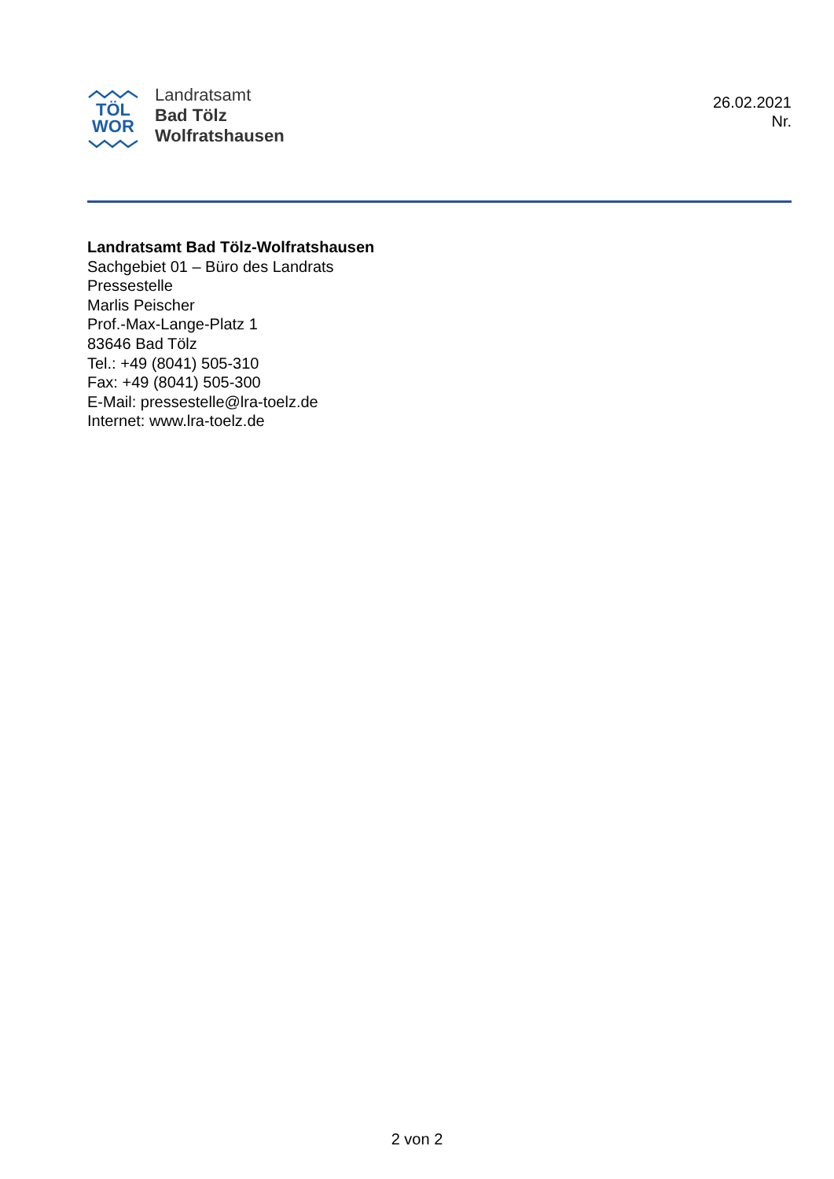TÖL
WOR
Landratsamt
Bad Tölz
Wolfratshausen
26.02.2021
Nr.
Landratsamt Bad Tölz-Wolfratshausen
Sachgebiet 01 – Büro des Landrats
Pressestelle
Marlis Peischer
Prof.-Max-Lange-Platz 1
83646 Bad Tölz
Tel.: +49 (8041) 505-310
Fax: +49 (8041) 505-300
E-Mail: pressestelle@lra-toelz.de
Internet: www.lra-toelz.de
2 von 2